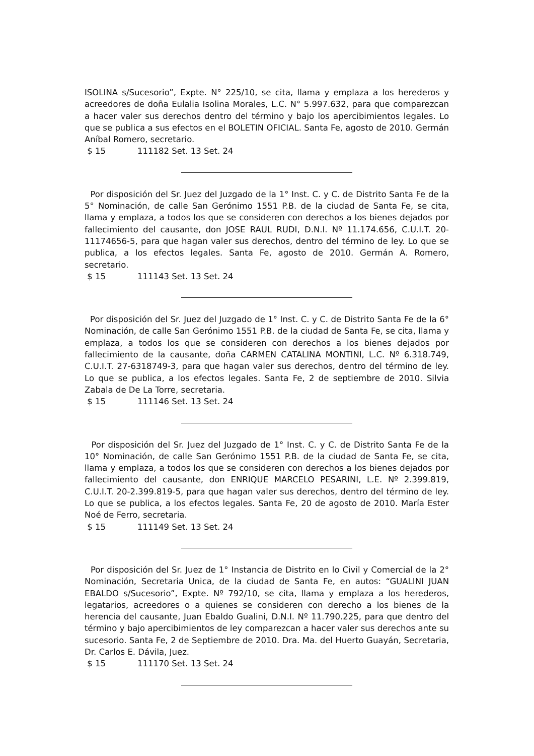ISOLINA s/Sucesorio”, Expte. N° 225/10, se cita, llama y emplaza a los herederos y acreedores de doña Eulalia Isolina Morales, L.C. N° 5.997.632, para que comparezcan a hacer valer sus derechos dentro del término y bajo los apercibimientos legales. Lo que se publica a sus efectos en el BOLETIN OFICIAL. Santa Fe, agosto de 2010. Germán Aníbal Romero, secretario.
$ 15 111182 Set. 13 Set. 24
Por disposición del Sr. Juez del Juzgado de la 1° Inst. C. y C. de Distrito Santa Fe de la 5° Nominación, de calle San Gerónimo 1551 P.B. de la ciudad de Santa Fe, se cita, llama y emplaza, a todos los que se consideren con derechos a los bienes dejados por fallecimiento del causante, don JOSE RAUL RUDI, D.N.I. Nº 11.174.656, C.U.I.T. 20-11174656-5, para que hagan valer sus derechos, dentro del término de ley. Lo que se publica, a los efectos legales. Santa Fe, agosto de 2010. Germán A. Romero, secretario.
$ 15 111143 Set. 13 Set. 24
Por disposición del Sr. Juez del Juzgado de 1° Inst. C. y C. de Distrito Santa Fe de la 6° Nominación, de calle San Gerónimo 1551 P.B. de la ciudad de Santa Fe, se cita, llama y emplaza, a todos los que se consideren con derechos a los bienes dejados por fallecimiento de la causante, doña CARMEN CATALINA MONTINI, L.C. Nº 6.318.749, C.U.I.T. 27-6318749-3, para que hagan valer sus derechos, dentro del término de ley. Lo que se publica, a los efectos legales. Santa Fe, 2 de septiembre de 2010. Silvia Zabala de De La Torre, secretaria.
$ 15 111146 Set. 13 Set. 24
Por disposición del Sr. Juez del Juzgado de 1° Inst. C. y C. de Distrito Santa Fe de la 10° Nominación, de calle San Gerónimo 1551 P.B. de la ciudad de Santa Fe, se cita, llama y emplaza, a todos los que se consideren con derechos a los bienes dejados por fallecimiento del causante, don ENRIQUE MARCELO PESARINI, L.E. Nº 2.399.819, C.U.I.T. 20-2.399.819-5, para que hagan valer sus derechos, dentro del término de ley. Lo que se publica, a los efectos legales. Santa Fe, 20 de agosto de 2010. María Ester Noé de Ferro, secretaria.
$ 15 111149 Set. 13 Set. 24
Por disposición del Sr. Juez de 1° Instancia de Distrito en lo Civil y Comercial de la 2° Nominación, Secretaria Unica, de la ciudad de Santa Fe, en autos: “GUALINI JUAN EBALDO s/Sucesorio”, Expte. Nº 792/10, se cita, llama y emplaza a los herederos, legatarios, acreedores o a quienes se consideren con derecho a los bienes de la herencia del causante, Juan Ebaldo Gualini, D.N.I. Nº 11.790.225, para que dentro del término y bajo apercibimientos de ley comparezcan a hacer valer sus derechos ante su sucesorio. Santa Fe, 2 de Septiembre de 2010. Dra. Ma. del Huerto Guayán, Secretaria, Dr. Carlos E. Dávila, Juez.
$ 15 111170 Set. 13 Set. 24